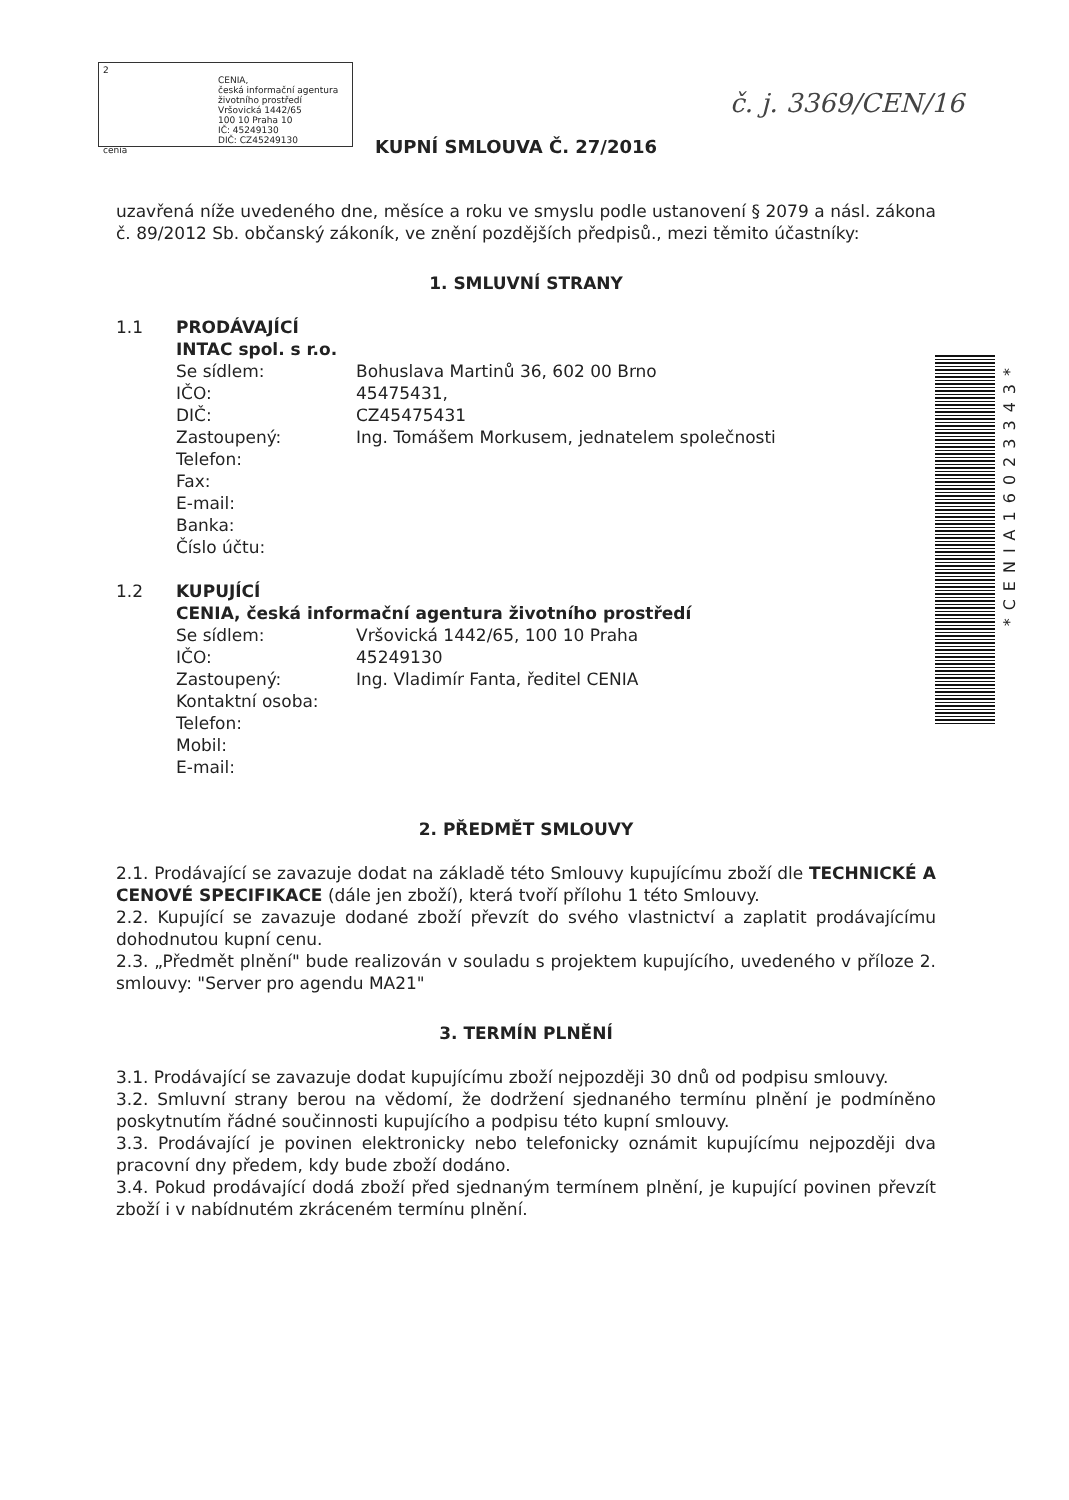2
CENIA,
česká informační agentura
životního prostředí
Vršovická 1442/65
100 10 Praha 10
IČ: 45249130
DIČ: CZ45249130
cenia
č. j. 3369/CEN/16
KUPNÍ SMLOUVA Č. 27/2016
*CENIA16023343*
uzavřená níže uvedeného dne, měsíce a roku ve smyslu podle ustanovení § 2079 a násl. zákona č. 89/2012 Sb. občanský zákoník, ve znění pozdějších předpisů., mezi těmito účastníky:
1. SMLUVNÍ STRANY
1.1 PRODÁVAJÍCÍ
INTAC spol. s r.o.
Se sídlem: Bohuslava Martinů 36, 602 00 Brno
IČO: 45475431,
DIČ: CZ45475431
Zastoupený: Ing. Tomášem Morkusem, jednatelem společnosti
Telefon:
Fax:
E-mail:
Banka:
Číslo účtu:
1.2 KUPUJÍCÍ
CENIA, česká informační agentura životního prostředí
Se sídlem: Vršovická 1442/65, 100 10 Praha
IČO: 45249130
Zastoupený: Ing. Vladimír Fanta, ředitel CENIA
Kontaktní osoba:
Telefon:
Mobil:
E-mail:
2. PŘEDMĚT SMLOUVY
2.1. Prodávající se zavazuje dodat na základě této Smlouvy kupujícímu zboží dle TECHNICKÉ A CENOVÉ SPECIFIKACE (dále jen zboží), která tvoří přílohu 1 této Smlouvy.
2.2. Kupující se zavazuje dodané zboží převzít do svého vlastnictví a zaplatit prodávajícímu dohodnutou kupní cenu.
2.3. „Předmět plnění" bude realizován v souladu s projektem kupujícího, uvedeného v příloze 2. smlouvy: "Server pro agendu MA21"
3. TERMÍN PLNĚNÍ
3.1. Prodávající se zavazuje dodat kupujícímu zboží nejpozději 30 dnů od podpisu smlouvy.
3.2. Smluvní strany berou na vědomí, že dodržení sjednaného termínu plnění je podmíněno poskytnutím řádné součinnosti kupujícího a podpisu této kupní smlouvy.
3.3. Prodávající je povinen elektronicky nebo telefonicky oznámit kupujícímu nejpozději dva pracovní dny předem, kdy bude zboží dodáno.
3.4. Pokud prodávající dodá zboží před sjednaným termínem plnění, je kupující povinen převzít zboží i v nabídnutém zkráceném termínu plnění.